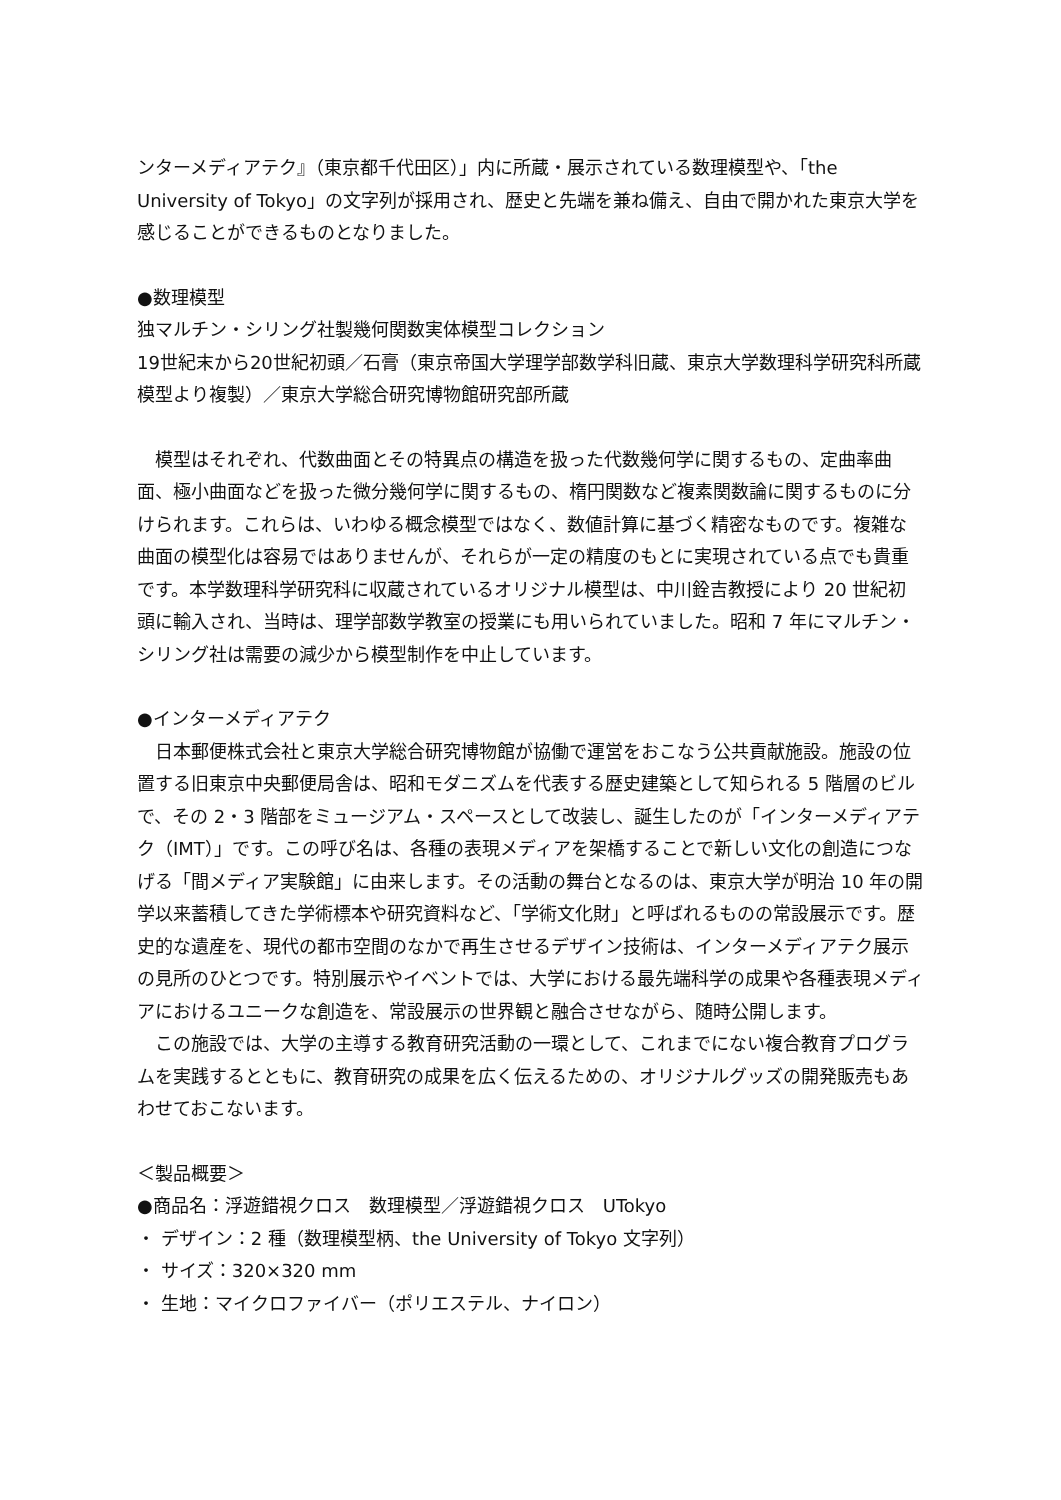ンターメディアテク』（東京都千代田区）」内に所蔵・展示されている数理模型や、「the University of Tokyo」の文字列が採用され、歴史と先端を兼ね備え、自由で開かれた東京大学を感じることができるものとなりました。
●数理模型
独マルチン・シリング社製幾何関数実体模型コレクション
19世紀末から20世紀初頭／石膏（東京帝国大学理学部数学科旧蔵、東京大学数理科学研究科所蔵模型より複製）／東京大学総合研究博物館研究部所蔵
模型はそれぞれ、代数曲面とその特異点の構造を扱った代数幾何学に関するもの、定曲率曲面、極小曲面などを扱った微分幾何学に関するもの、楕円関数など複素関数論に関するものに分けられます。これらは、いわゆる概念模型ではなく、数値計算に基づく精密なものです。複雑な曲面の模型化は容易ではありませんが、それらが一定の精度のもとに実現されている点でも貴重です。本学数理科学研究科に収蔵されているオリジナル模型は、中川銓吉教授により 20 世紀初頭に輸入され、当時は、理学部数学教室の授業にも用いられていました。昭和 7 年にマルチン・シリング社は需要の減少から模型制作を中止しています。
●インターメディアテク
日本郵便株式会社と東京大学総合研究博物館が協働で運営をおこなう公共貢献施設。施設の位置する旧東京中央郵便局舎は、昭和モダニズムを代表する歴史建築として知られる 5 階層のビルで、その 2・3 階部をミュージアム・スペースとして改装し、誕生したのが「インターメディアテク（IMT）」です。この呼び名は、各種の表現メディアを架橋することで新しい文化の創造につなげる「間メディア実験館」に由来します。その活動の舞台となるのは、東京大学が明治 10 年の開学以来蓄積してきた学術標本や研究資料など、「学術文化財」と呼ばれるものの常設展示です。歴史的な遺産を、現代の都市空間のなかで再生させるデザイン技術は、インターメディアテク展示の見所のひとつです。特別展示やイベントでは、大学における最先端科学の成果や各種表現メディアにおけるユニークな創造を、常設展示の世界観と融合させながら、随時公開します。
この施設では、大学の主導する教育研究活動の一環として、これまでにない複合教育プログラムを実践するとともに、教育研究の成果を広く伝えるための、オリジナルグッズの開発販売もあわせておこないます。
＜製品概要＞
●商品名：浮遊錯視クロス　数理模型／浮遊錯視クロス　UTokyo
・ デザイン：2 種（数理模型柄、the University of Tokyo 文字列）
・ サイズ：320×320 mm
・ 生地：マイクロファイバー（ポリエステル、ナイロン）